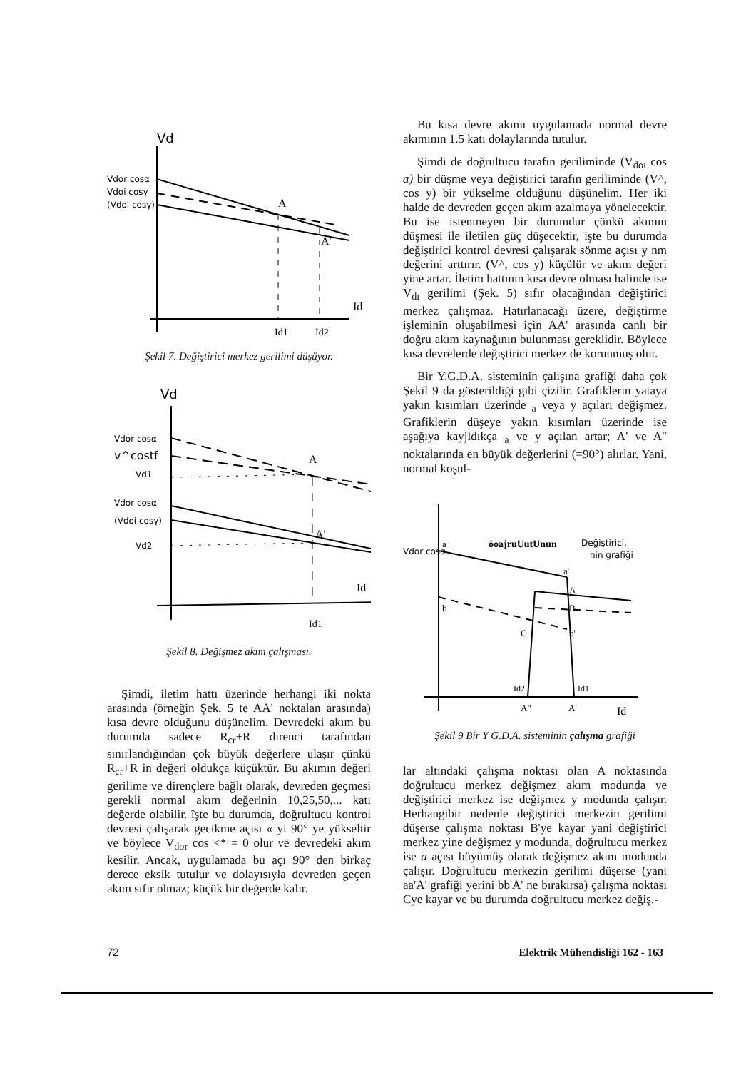Vd
Vdor cosα
Vdoi cosγ
(Vdoi cosγ)
A
A'
Id
Id1
Id2
Şekil 7. Değiştirici merkez gerilimi düşüyor.
Vd
Vdor cosα
v^costf
Vd1
Vdor cosα'
(Vdoi cosγ)
Vd2
A
A'
Id
Id1
Şekil 8. Değişmez akım çalışması.
Şimdi, iletim hattı üzerinde herhangi iki nokta arasında (örneğin Şek. 5 te AA' noktalan arasında) kısa devre olduğunu düşünelim. Devredeki akım bu durumda sadece R<sub>cr</sub>+R direnci tarafından sınırlandığından çok büyük değerlere ulaşır çünkü R<sub>cr</sub>+R in değeri oldukça küçüktür. Bu akımın değeri gerilime ve dirençlere bağlı olarak, devreden geçmesi gerekli normal akım değerinin 10,25,50,... katı değerde olabilir. îşte bu durumda, doğrultucu kontrol devresi çalışarak gecikme açısı « yi 90° ye yükseltir ve böylece V<sub>dor</sub> cos <* = 0 olur ve devredeki akım kesilir. Ancak, uygulamada bu açı 90° den birkaç derece eksik tutulur ve dolayısıyla devreden geçen akım sıfır olmaz; küçük bir değerde kalır.
Bu kısa devre akımı uygulamada normal devre akımının 1.5 katı dolaylarında tutulur.
Şimdi de doğrultucu tarafın geriliminde (V<sub>doı</sub> cos a) bir düşme veya değiştirici tarafın geriliminde (V^, cos y) bir yükselme olduğunu düşünelim. Her iki halde de devreden geçen akım azalmaya yönelecektir. Bu ise istenmeyen bir durumdur çünkü akımın düşmesi ile iletilen güç düşecektir, işte bu durumda değiştirici kontrol devresi çalışarak sönme açısı y nm değerini arttırır. (V^, cos y) küçülür ve akım değeri yine artar. İletim hattının kısa devre olması halinde ise V<sub>dı</sub> gerilimi (Şek. 5) sıfır olacağından değiştirici merkez çalışmaz. Hatırlanacağı üzere, değiştirme işleminin oluşabilmesi için AA' arasında canlı bir doğru akım kaynağının bulunması gereklidir. Böylece kısa devrelerde değiştirici merkez de korunmuş olur.
Bir Y.G.D.A. sisteminin çalışına grafiği daha çok Şekil 9 da gösterildiği gibi çizilir. Grafiklerin yataya yakın kısımları üzerinde <sub>a</sub> veya y açıları değişmez. Grafiklerin düşeye yakın kısımları üzerinde ise aşağıya kayjldıkça <sub>a</sub> ve y açılan artar; A' ve A" noktalarında en büyük değerlerini (=90°) alırlar. Yani, normal koşul-
Vdor cosα
a
öoajruUutUnun
Değiştirici.
nin grafiği
b
a'
A
B
C
b'
Id2
Id1
A"
A'
Id
Şekil 9 Bir Y G.D.A. sisteminin çalışma grafiği
lar altındaki çalışma noktası olan A noktasında doğrultucu merkez değişmez akım modunda ve değiştirici merkez ise değişmez y modunda çalışır. Herhangibir nedenle değiştirici merkezin gerilimi düşerse çalışma noktası B'ye kayar yani değiştirici merkez yine değişmez y modunda, doğrultucu merkez ise a açısı büyümüş olarak değişmez akım modunda çalışır. Doğrultucu merkezin gerilimi düşerse (yani aa'A' grafiği yerini bb'A' ne bırakırsa) çalışma noktası Cye kayar ve bu durumda doğrultucu merkez değiş.-
72 Elektrik Mühendisliği 162 - 163